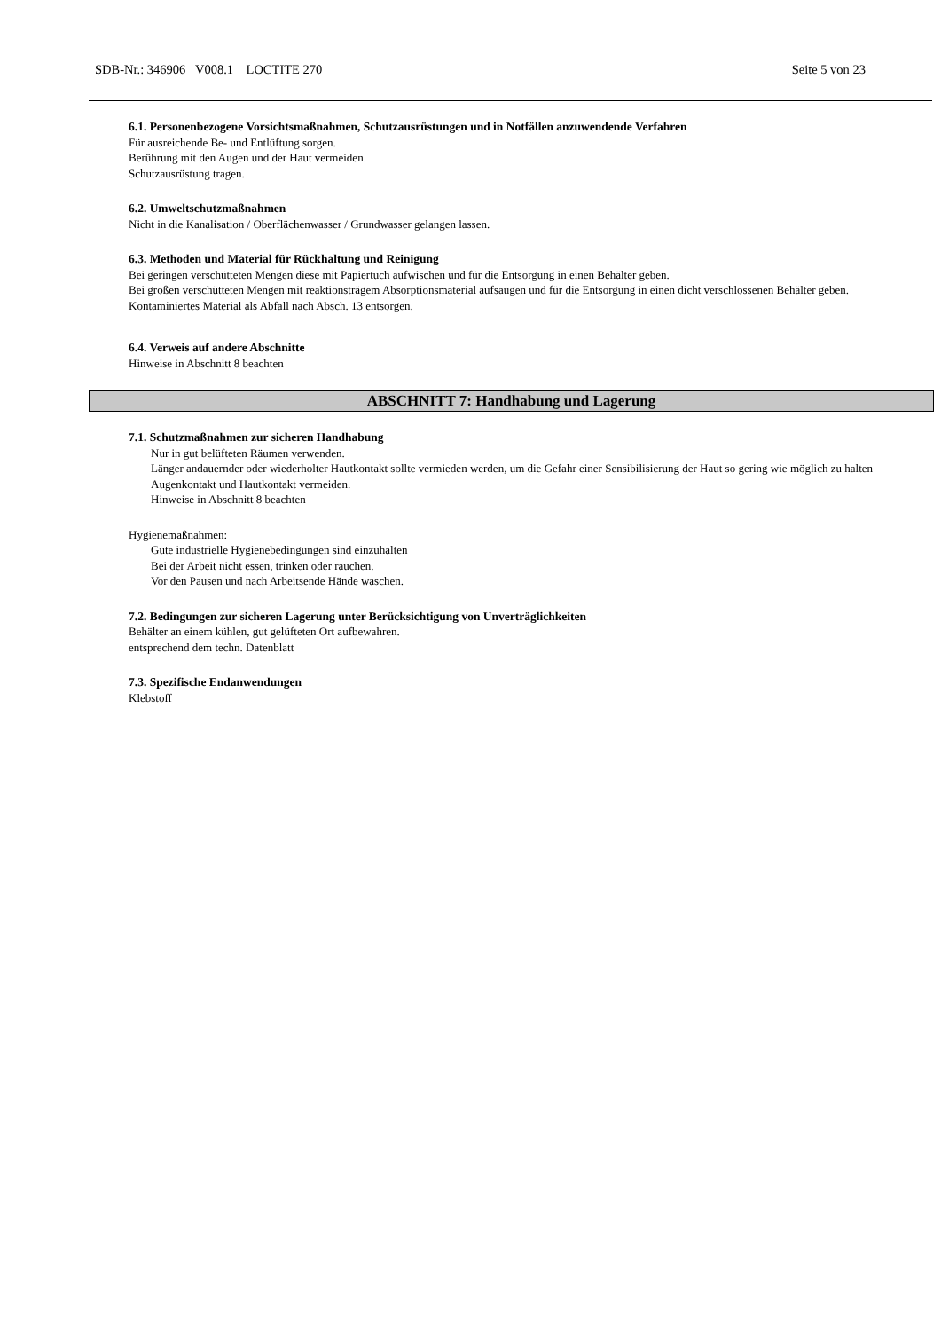SDB-Nr.: 346906 V008.1 LOCTITE 270 Seite 5 von 23
6.1. Personenbezogene Vorsichtsmaßnahmen, Schutzausrüstungen und in Notfällen anzuwendende Verfahren
Für ausreichende Be- und Entlüftung sorgen.
Berührung mit den Augen und der Haut vermeiden.
Schutzausrüstung tragen.
6.2. Umweltschutzmaßnahmen
Nicht in die Kanalisation / Oberflächenwasser / Grundwasser gelangen lassen.
6.3. Methoden und Material für Rückhaltung und Reinigung
Bei geringen verschütteten Mengen diese mit Papiertuch aufwischen und für die Entsorgung in einen Behälter geben.
Bei großen verschütteten Mengen mit reaktionsträgem Absorptionsmaterial aufsaugen und für die Entsorgung in einen dicht verschlossenen Behälter geben.
Kontaminiertes Material als Abfall nach Absch. 13 entsorgen.
6.4. Verweis auf andere Abschnitte
Hinweise in Abschnitt 8 beachten
ABSCHNITT 7: Handhabung und Lagerung
7.1. Schutzmaßnahmen zur sicheren Handhabung
Nur in gut belüfteten Räumen verwenden.
Länger andauernder oder wiederholter Hautkontakt sollte vermieden werden, um die Gefahr einer Sensibilisierung der Haut so gering wie möglich zu halten
Augenkontakt und Hautkontakt vermeiden.
Hinweise in Abschnitt 8 beachten
Hygienemaßnahmen:
Gute industrielle Hygienebedingungen sind einzuhalten
Bei der Arbeit nicht essen, trinken oder rauchen.
Vor den Pausen und nach Arbeitsende Hände waschen.
7.2. Bedingungen zur sicheren Lagerung unter Berücksichtigung von Unverträglichkeiten
Behälter an einem kühlen, gut gelüfteten Ort aufbewahren.
entsprechend dem techn. Datenblatt
7.3. Spezifische Endanwendungen
Klebstoff